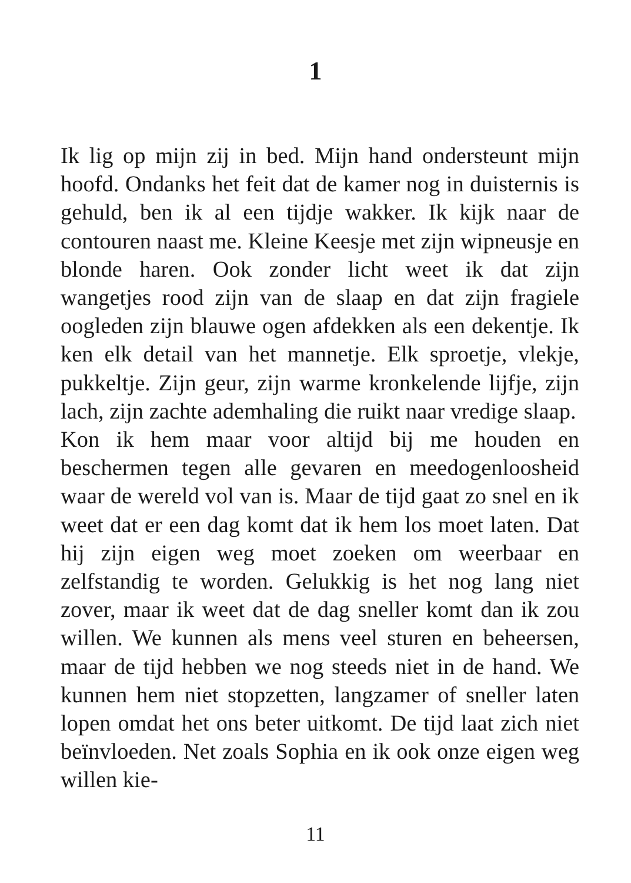1
Ik lig op mijn zij in bed. Mijn hand ondersteunt mijn hoofd. Ondanks het feit dat de kamer nog in duisternis is gehuld, ben ik al een tijdje wakker. Ik kijk naar de contouren naast me. Kleine Keesje met zijn wipneusje en blonde haren. Ook zonder licht weet ik dat zijn wangetjes rood zijn van de slaap en dat zijn fragiele oogleden zijn blauwe ogen afdekken als een dekentje. Ik ken elk detail van het mannetje. Elk sproetje, vlekje, pukkeltje. Zijn geur, zijn warme kronkelende lijfje, zijn lach, zijn zachte ademhaling die ruikt naar vredige slaap.
Kon ik hem maar voor altijd bij me houden en beschermen tegen alle gevaren en meedogenloosheid waar de wereld vol van is. Maar de tijd gaat zo snel en ik weet dat er een dag komt dat ik hem los moet laten. Dat hij zijn eigen weg moet zoeken om weerbaar en zelfstandig te worden. Gelukkig is het nog lang niet zover, maar ik weet dat de dag sneller komt dan ik zou willen. We kunnen als mens veel sturen en beheersen, maar de tijd hebben we nog steeds niet in de hand. We kunnen hem niet stopzetten, langzamer of sneller laten lopen omdat het ons beter uitkomt. De tijd laat zich niet beïnvloeden. Net zoals Sophia en ik ook onze eigen weg willen kie-
11